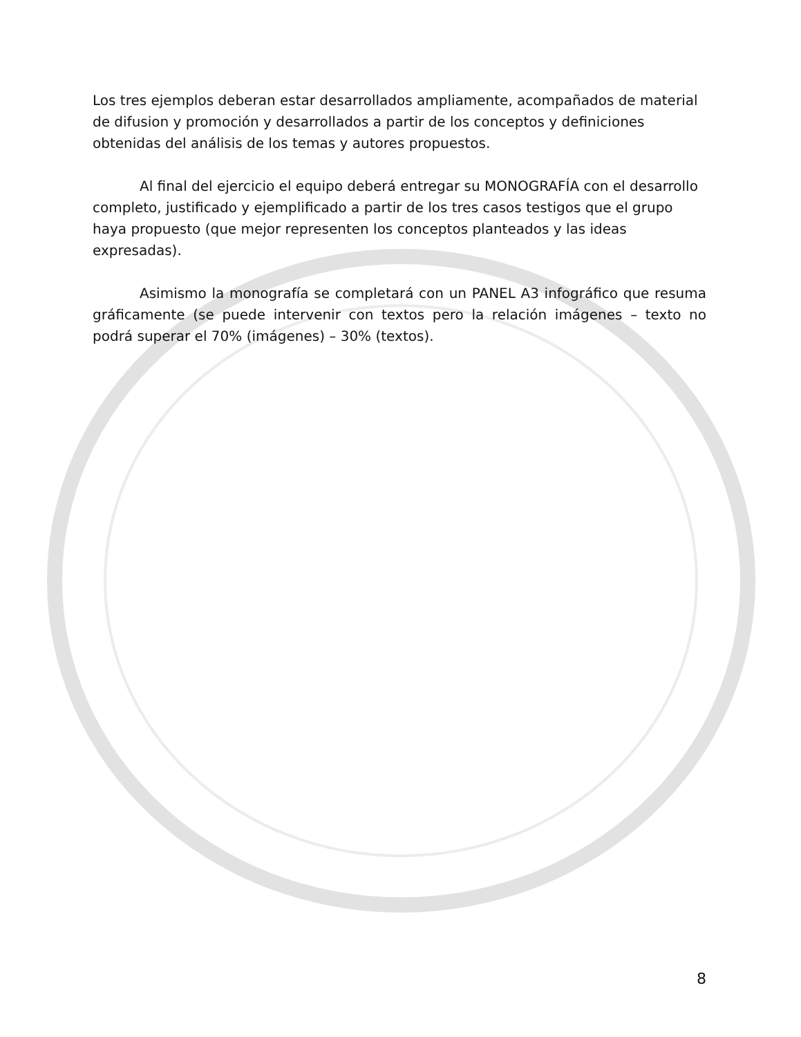Los tres ejemplos deberan estar desarrollados ampliamente, acompañados de material de difusion y promoción y desarrollados a partir de los conceptos y definiciones obtenidas del análisis de los temas y autores propuestos.
Al final del ejercicio el equipo deberá entregar su MONOGRAFÍA con el desarrollo completo, justificado y ejemplificado a partir de los tres casos testigos que el grupo haya propuesto (que mejor representen los conceptos planteados y las ideas expresadas).
Asimismo la monografía se completará con un PANEL A3 infográfico que resuma gráficamente (se puede intervenir con textos pero la relación imágenes – texto no podrá superar el 70% (imágenes) – 30% (textos).
8